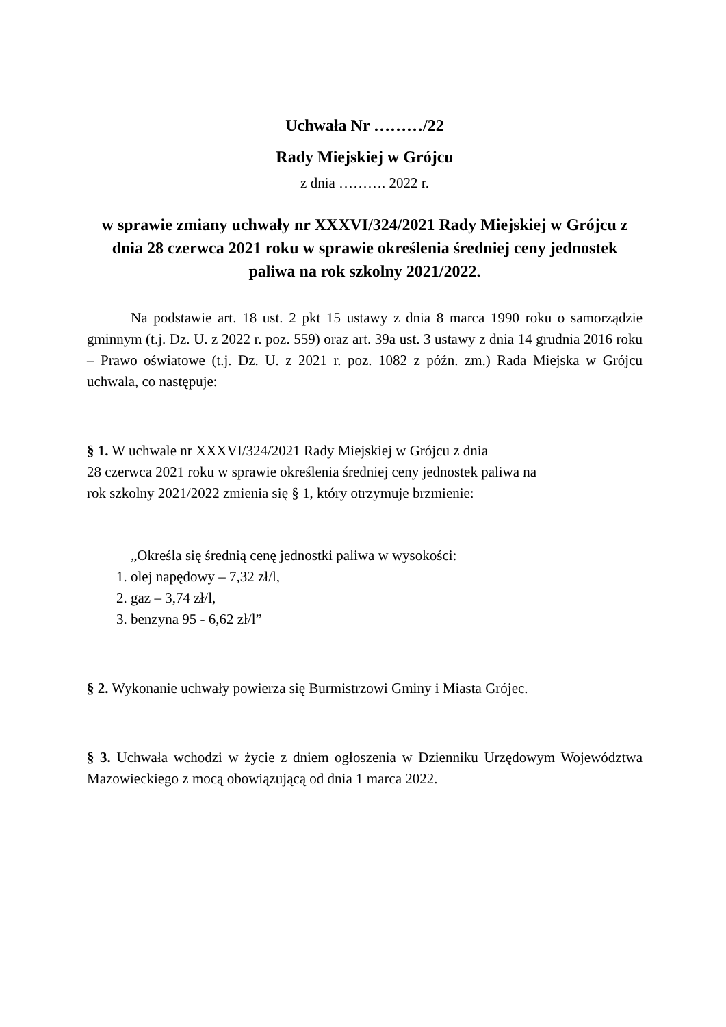Uchwała Nr ………/22
Rady Miejskiej w Grójcu
z dnia ………. 2022 r.
w sprawie zmiany uchwały nr XXXVI/324/2021 Rady Miejskiej w Grójcu z dnia 28 czerwca 2021 roku w sprawie określenia średniej ceny jednostek paliwa na rok szkolny 2021/2022.
Na podstawie art. 18 ust. 2 pkt 15 ustawy z dnia 8 marca 1990 roku o samorządzie gminnym (t.j. Dz. U. z 2022 r. poz. 559) oraz art. 39a ust. 3 ustawy z dnia 14 grudnia 2016 roku – Prawo oświatowe (t.j. Dz. U. z 2021 r. poz. 1082 z późn. zm.) Rada Miejska w Grójcu uchwala, co następuje:
§ 1. W uchwale nr XXXVI/324/2021 Rady Miejskiej w Grójcu z dnia
28 czerwca 2021 roku w sprawie określenia średniej ceny jednostek paliwa na
rok szkolny 2021/2022 zmienia się § 1, który otrzymuje brzmienie:
„Określa się średnią cenę jednostki paliwa w wysokości:
1. olej napędowy – 7,32 zł/l,
2. gaz – 3,74 zł/l,
3. benzyna 95 - 6,62 zł/l”
§ 2. Wykonanie uchwały powierza się Burmistrzowi Gminy i Miasta Grójec.
§ 3. Uchwała wchodzi w życie z dniem ogłoszenia w Dzienniku Urzędowym Województwa Mazowieckiego z mocą obowiązującą od dnia 1 marca 2022.